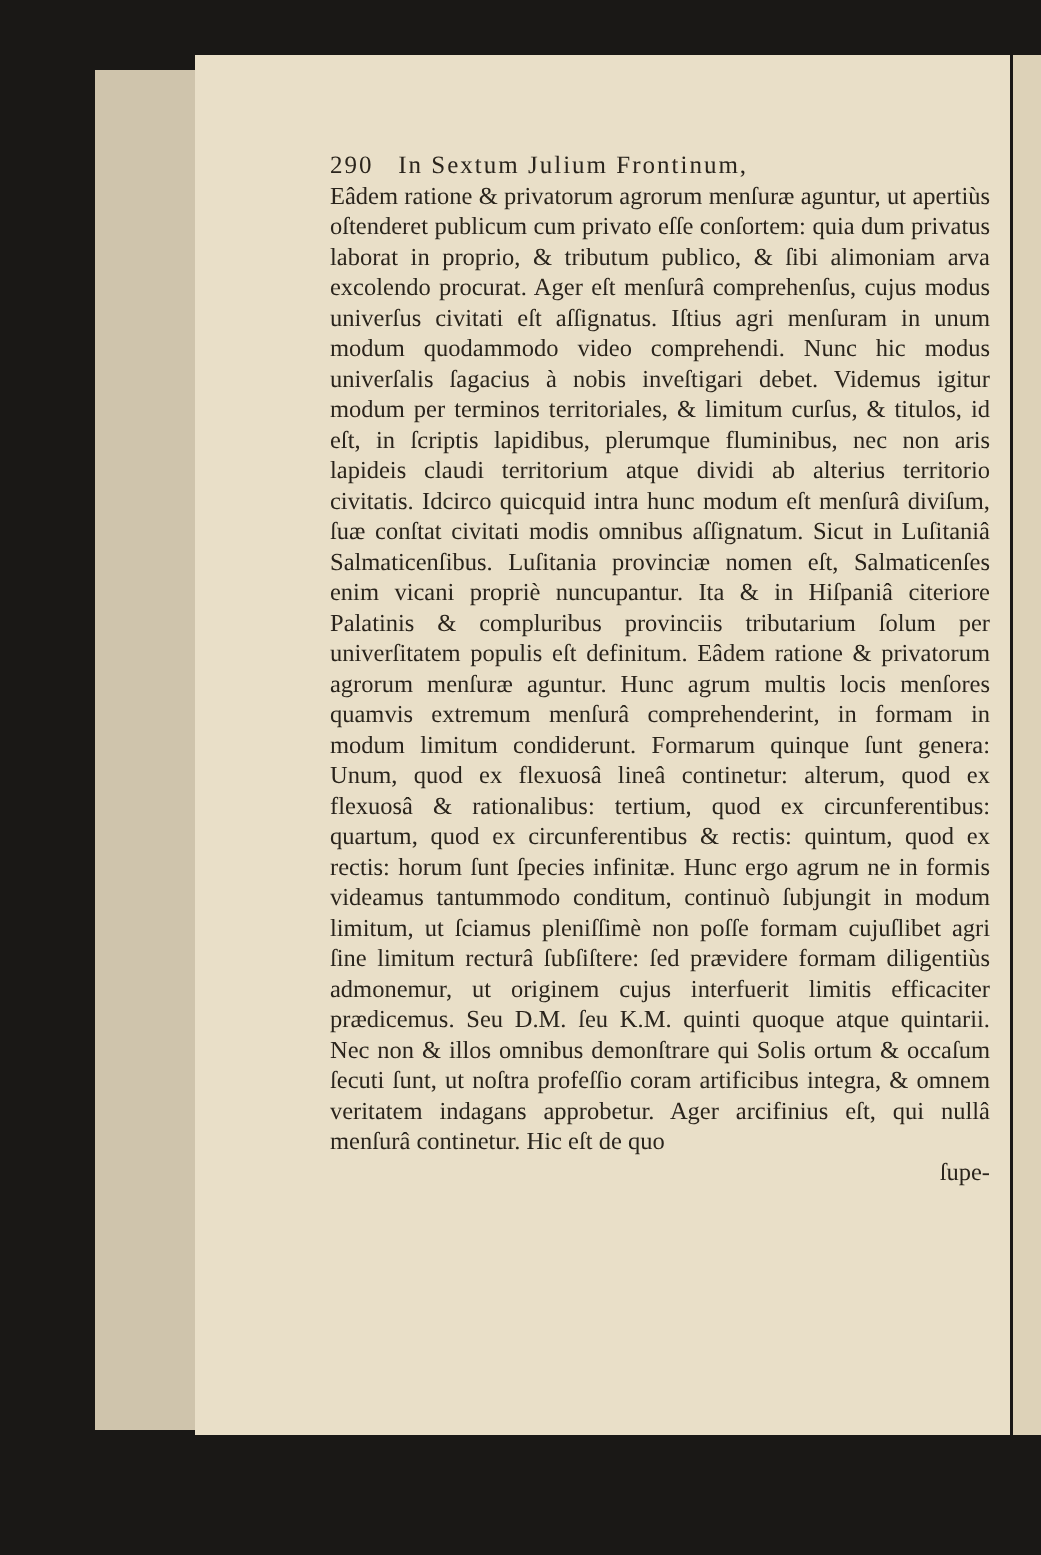290 In Sextum Julium Frontinum,
Eâdem ratione & privatorum agrorum menſuræ aguntur, ut apertiùs oſtenderet publicum cum privato eſſe conſortem: quia dum privatus laborat in proprio, & tributum publico, & ſibi alimoniam arva excolendo procurat. Ager eſt menſurâ comprehenſus, cujus modus univerſus civitati eſt aſſignatus. Iſtius agri menſuram in unum modum quodammodo video comprehendi. Nunc hic modus univerſalis ſagacius à nobis inveſtigari debet. Videmus igitur modum per terminos territoriales, & limitum curſus, & titulos, id eſt, in ſcriptis lapidibus, plerumque fluminibus, nec non aris lapideis claudi territorium atque dividi ab alterius territorio civitatis. Idcirco quicquid intra hunc modum eſt menſurâ diviſum, ſuæ conſtat civitati modis omnibus aſſignatum. Sicut in Luſitaniâ Salmaticenſibus. Luſitania provinciæ nomen eſt, Salmaticenſes enim vicani propriè nuncupantur. Ita & in Hiſpaniâ citeriore Palatinis & compluribus provinciis tributarium ſolum per univerſitatem populis eſt definitum. Eâdem ratione & privatorum agrorum menſuræ aguntur. Hunc agrum multis locis menſores quamvis extremum menſurâ comprehenderint, in formam in modum limitum condiderunt. Formarum quinque ſunt genera: Unum, quod ex flexuosâ lineâ continetur: alterum, quod ex flexuosâ & rationalibus: tertium, quod ex circunferentibus: quartum, quod ex circunferentibus & rectis: quintum, quod ex rectis: horum ſunt ſpecies infinitæ. Hunc ergo agrum ne in formis videamus tantummodo conditum, continuò ſubjungit in modum limitum, ut ſciamus pleniſſimè non poſſe formam cujuſlibet agri ſine limitum recturâ ſubſiſtere: ſed prævidere formam diligentiùs admonemur, ut originem cujus interfuerit limitis efficaciter prædicemus. Seu D.M. ſeu K.M. quinti quoque atque quintarii. Nec non & illos omnibus demonſtrare qui Solis ortum & occaſum ſecuti ſunt, ut noſtra profeſſio coram artificibus integra, & omnem veritatem indagans approbetur. Ager arcifinius eſt, qui nullâ menſurâ continetur. Hic eſt de quo
ſupe-